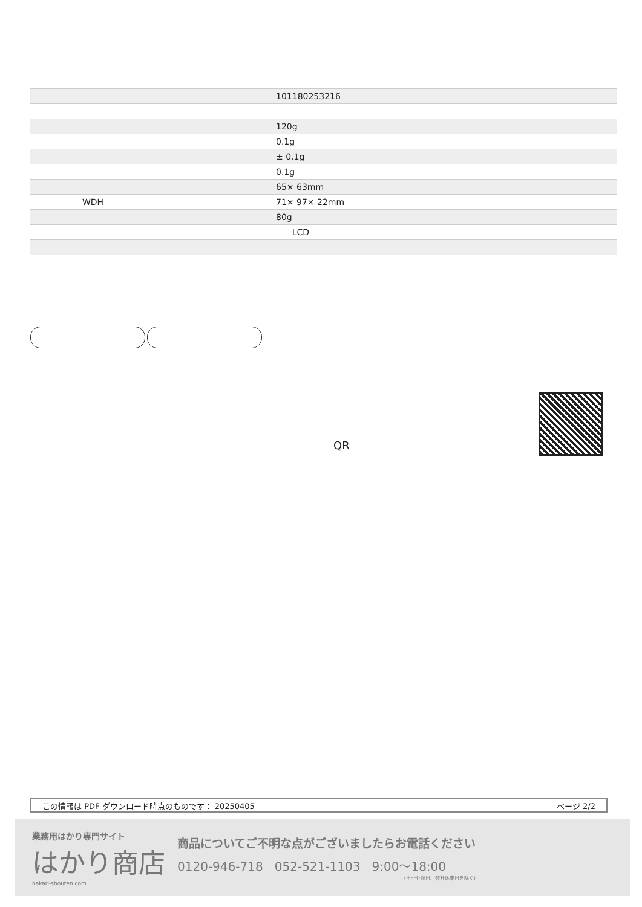| | 101180253216 |
| | 120g |
| | 0.1g |
| | ± 0.1g |
| | 0.1g |
| | 65× 63mm |
| WDH | 71× 97× 22mm |
| | 80g |
| | LCD |
QR
この情報は PDF ダウンロード時点のものです： 20250405 ページ 2/2
業務用はかり専門サイト
はかり商店
hakari-shouten.com
商品についてご不明な点がございましたらお電話ください
0120-946-718 052-521-1103 9:00〜18:00
(土･日･祝日、弊社休業日を除く)